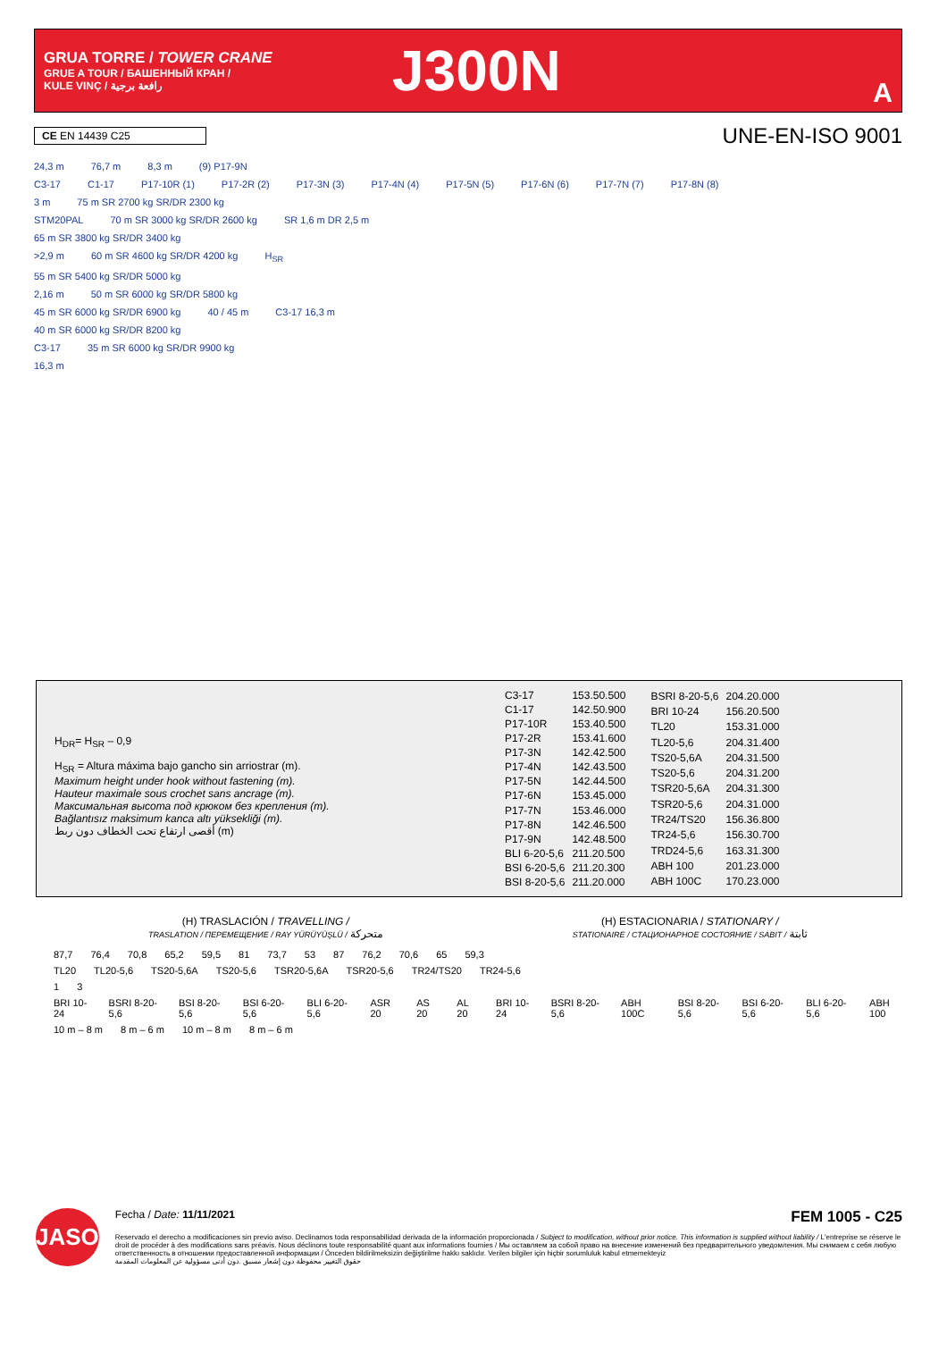GRUA TORRE / TOWER CRANE
GRUE A TOUR / БАШЕННЫЙ КРАН /
KULE VINÇ / رافعة برجية
J300N
A
CE EN 14439 C25
UNE-EN-ISO 9001
24,3 m 76,7 m 8,3 m (9) P17-9N
C3-17 C1-17 P17-10R (1) P17-2R (2) P17-3N (3) P17-4N (4) P17-5N (5) P17-6N (6) P17-7N (7) P17-8N (8)
3 m 75 m SR 2700 kg SR/DR 2300 kg
STM20PAL 70 m SR 3000 kg SR/DR 2600 kg SR 1,6 m DR 2,5 m
65 m SR 3800 kg SR/DR 3400 kg
>2,9 m 60 m SR 4600 kg SR/DR 4200 kg H<sub>SR</sub>
55 m SR 5400 kg SR/DR 5000 kg
2,16 m 50 m SR 6000 kg SR/DR 5800 kg
45 m SR 6000 kg SR/DR 6900 kg 40 / 45 m C3-17 16,3 m
40 m SR 6000 kg SR/DR 8200 kg
C3-17 35 m SR 6000 kg SR/DR 9900 kg
16,3 m
H<sub>DR</sub>= H<sub>SR</sub> – 0,9
H<sub>SR</sub> = Altura máxima bajo gancho sin arriostrar (m).
Maximum height under hook without fastening (m).
Hauteur maximale sous crochet sans ancrage (m).
Максимальная высота под крюком без крепления (m).
Bağlantısız maksimum kanca altı yüksekliği (m).
أقصى ارتفاع تحت الخطاف دون ربط (m)
| C3-17 | 153.50.500 |
| C1-17 | 142.50.900 |
| P17-10R | 153.40.500 |
| P17-2R | 153.41.600 |
| P17-3N | 142.42.500 |
| P17-4N | 142.43.500 |
| P17-5N | 142.44.500 |
| P17-6N | 153.45.000 |
| P17-7N | 153.46.000 |
| P17-8N | 142.46.500 |
| P17-9N | 142.48.500 |
| BLI 6-20-5,6 | 211.20.500 |
| BSI 6-20-5,6 | 211.20.300 |
| BSI 8-20-5,6 | 211.20.000 |
| BSRI 8-20-5,6 | 204.20.000 |
| BRI 10-24 | 156.20.500 |
| TL20 | 153.31.000 |
| TL20-5,6 | 204.31.400 |
| TS20-5,6A | 204.31.500 |
| TS20-5,6 | 204.31.200 |
| TSR20-5,6A | 204.31.300 |
| TSR20-5,6 | 204.31.000 |
| TR24/TS20 | 156.36.800 |
| TR24-5,6 | 156.30.700 |
| TRD24-5,6 | 163.31.300 |
| ABH 100 | 201.23.000 |
| ABH 100C | 170.23.000 |
(H) TRASLACIÓN / TRAVELLING /
TRASLATION / ПЕРЕМЕЩЕНИЕ / RAY YÜRÜYÜŞLÜ / متحركة
(H) ESTACIONARIA / STATIONARY /
STATIONAIRE / СТАЦИОНАРНОЕ СОСТОЯНИЕ / SABIT / ثابتة
87,7 76,4 70,8 65,2 59,5 81 73,7 53 87 76,2 70,6 65 59,3
TL20 TL20-5,6 TS20-5,6A TS20-5,6 TSR20-5,6A TSR20-5,6 TR24/TS20 TR24-5,6
1 3
BRI 10-24 BSRI 8-20-5,6 BSI 8-20-5,6 BSI 6-20-5,6 BLI 6-20-5,6 ASR 20 AS 20 AL 20 BRI 10-24 BSRI 8-20-5,6 ABH 100C BSI 8-20-5,6 BSI 6-20-5,6 BLI 6-20-5,6 ABH 100
10 m – 8 m 8 m – 6 m 10 m – 8 m 8 m – 6 m
JASO
Fecha / Date: 11/11/2021 FEM 1005 - C25
Reservado el derecho a modificaciones sin previo aviso. Declinamos toda responsabilidad derivada de la información proporcionada / Subject to modification, without prior notice. This information is supplied without liability / L'entreprise se réserve le droit de procéder à des modifications sans préavis. Nous déclinons toute responsabilité quant aux informations fournies / Мы оставляем за собой право на внесение изменений без предварительного уведомления. Мы снимаем с себя любую ответственность в отношении предоставленной информации / Önceden bildirilmeksizin değiştirilme hakkı saklıdır. Verilen bilgiler için hiçbir sorumluluk kabul etmemekteyiz
حقوق التغيير محفوظة دون إشعار مسبق .دون أدنى مسؤولية عن المعلومات المقدمة